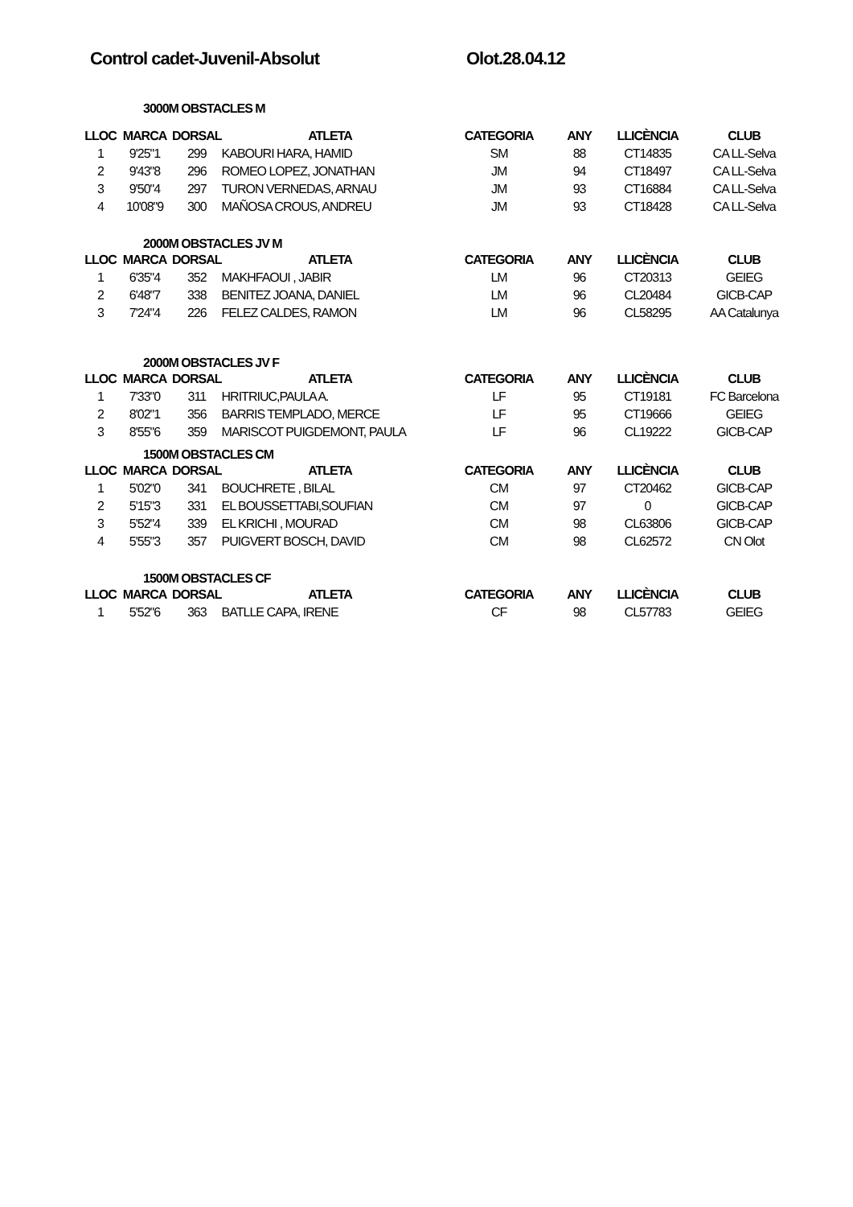Control cadet-Juvenil-Absolut Olot.28.04.12
3000M OBSTACLES M
| LLOC | MARCA | DORSAL | ATLETA | CATEGORIA | ANY | LLICÈNCIA | CLUB |
| --- | --- | --- | --- | --- | --- | --- | --- |
| 1 | 9'25"1 | 299 | KABOURI HARA, HAMID | SM | 88 | CT14835 | CA LL-Selva |
| 2 | 9'43"8 | 296 | ROMEO LOPEZ, JONATHAN | JM | 94 | CT18497 | CA LL-Selva |
| 3 | 9'50"4 | 297 | TURON VERNEDAS, ARNAU | JM | 93 | CT16884 | CA LL-Selva |
| 4 | 10'08"9 | 300 | MAÑOSA CROUS, ANDREU | JM | 93 | CT18428 | CA LL-Selva |
2000M OBSTACLES JV M
| LLOC | MARCA | DORSAL | ATLETA | CATEGORIA | ANY | LLICÈNCIA | CLUB |
| --- | --- | --- | --- | --- | --- | --- | --- |
| 1 | 6'35"4 | 352 | MAKHFAOUI , JABIR | LM | 96 | CT20313 | GEIEG |
| 2 | 6'48"7 | 338 | BENITEZ JOANA, DANIEL | LM | 96 | CL20484 | GICB-CAP |
| 3 | 7'24"4 | 226 | FELEZ CALDES, RAMON | LM | 96 | CL58295 | AA Catalunya |
2000M OBSTACLES JV F
| LLOC | MARCA | DORSAL | ATLETA | CATEGORIA | ANY | LLICÈNCIA | CLUB |
| --- | --- | --- | --- | --- | --- | --- | --- |
| 1 | 7'33"0 | 311 | HRITRIUC,PAULA A. | LF | 95 | CT19181 | FC Barcelona |
| 2 | 8'02"1 | 356 | BARRIS TEMPLADO, MERCE | LF | 95 | CT19666 | GEIEG |
| 3 | 8'55"6 | 359 | MARISCOT PUIGDEMONT, PAULA | LF | 96 | CL19222 | GICB-CAP |
1500M OBSTACLES CM
| LLOC | MARCA | DORSAL | ATLETA | CATEGORIA | ANY | LLICÈNCIA | CLUB |
| --- | --- | --- | --- | --- | --- | --- | --- |
| 1 | 5'02"0 | 341 | BOUCHRETE , BILAL | CM | 97 | CT20462 | GICB-CAP |
| 2 | 5'15"3 | 331 | EL BOUSSETTABI,SOUFIAN | CM | 97 | 0 | GICB-CAP |
| 3 | 5'52"4 | 339 | EL KRICHI , MOURAD | CM | 98 | CL63806 | GICB-CAP |
| 4 | 5'55"3 | 357 | PUIGVERT BOSCH, DAVID | CM | 98 | CL62572 | CN Olot |
1500M OBSTACLES CF
| LLOC | MARCA | DORSAL | ATLETA | CATEGORIA | ANY | LLICÈNCIA | CLUB |
| --- | --- | --- | --- | --- | --- | --- | --- |
| 1 | 5'52"6 | 363 | BATLLE CAPA, IRENE | CF | 98 | CL57783 | GEIEG |